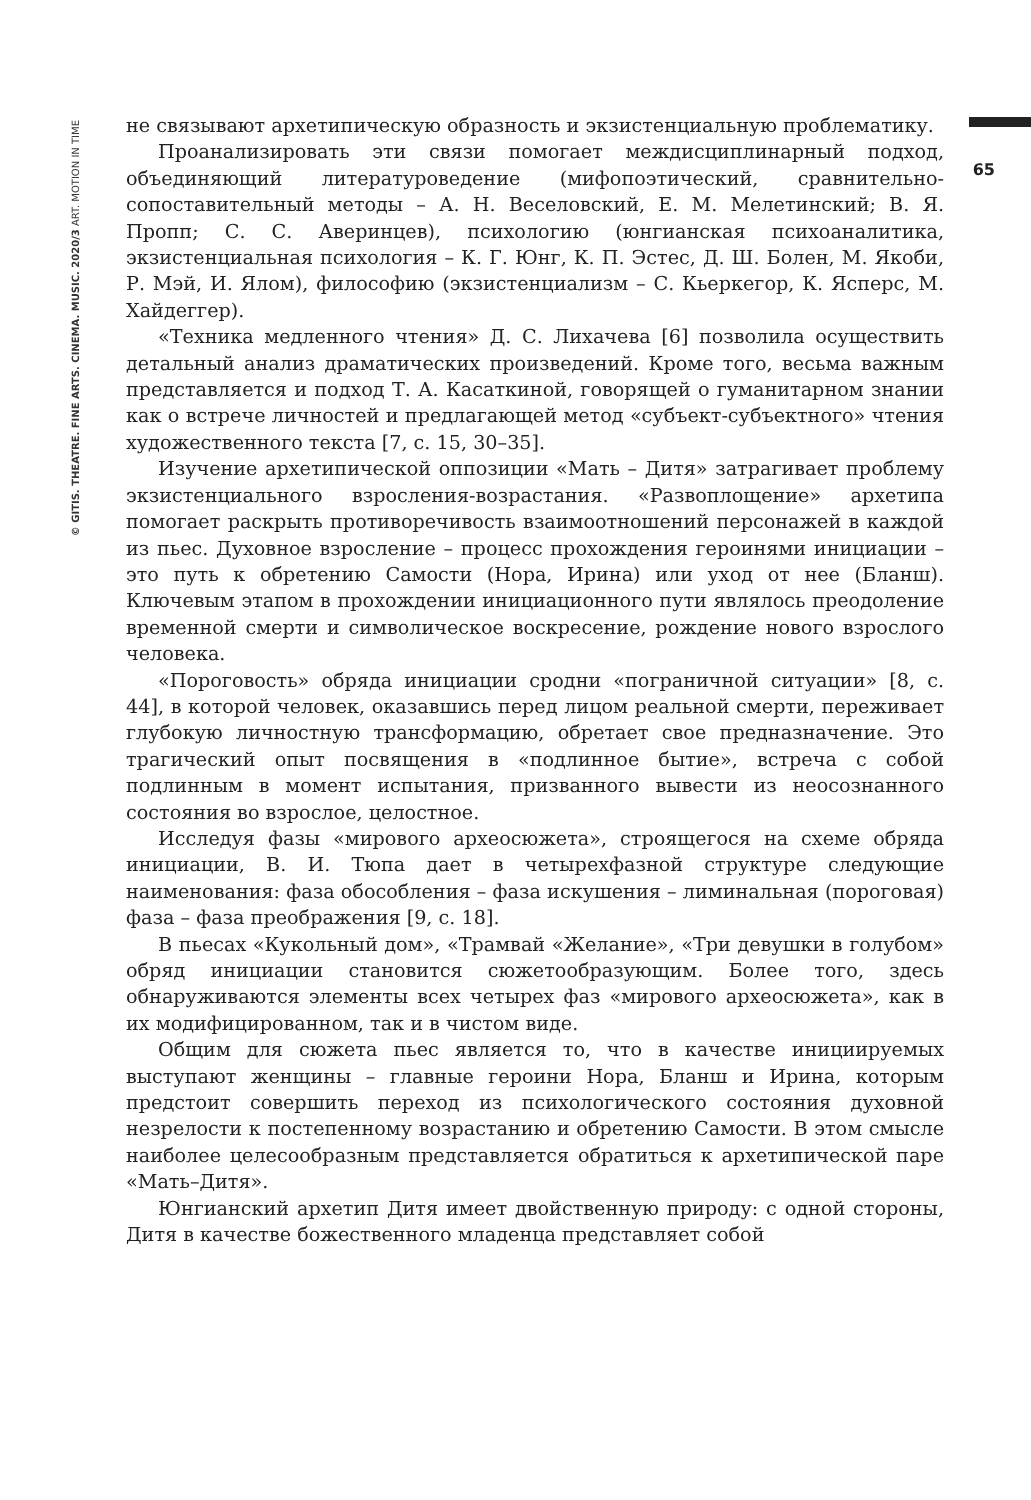© GITIS. THEATRE. FINE ARTS. CINEMA. MUSIC. 2020/3 ART. MOTION IN TIME
65
не связывают архетипическую образность и экзистенциальную проблематику.
Проанализировать эти связи помогает междисциплинарный подход, объединяющий литературоведение (мифопоэтический, сравнительно-сопоставительный методы – А. Н. Веселовский, Е. М. Мелетинский; В. Я. Пропп; С. С. Аверинцев), психологию (юнгианская психоаналитика, экзистенциальная психология – К. Г. Юнг, К. П. Эстес, Д. Ш. Болен, М. Якоби, Р. Мэй, И. Ялом), философию (экзистенциализм – С. Кьеркегор, К. Ясперс, М. Хайдеггер).
«Техника медленного чтения» Д. С. Лихачева [6] позволила осуществить детальный анализ драматических произведений. Кроме того, весьма важным представляется и подход Т. А. Касаткиной, говорящей о гуманитарном знании как о встрече личностей и предлагающей метод «субъект-субъектного» чтения художественного текста [7, с. 15, 30–35].
Изучение архетипической оппозиции «Мать – Дитя» затрагивает проблему экзистенциального взросления-возрастания. «Развоплощение» архетипа помогает раскрыть противоречивость взаимоотношений персонажей в каждой из пьес. Духовное взросление – процесс прохождения героинями инициации – это путь к обретению Самости (Нора, Ирина) или уход от нее (Бланш). Ключевым этапом в прохождении инициационного пути являлось преодоление временной смерти и символическое воскресение, рождение нового взрослого человека.
«Пороговость» обряда инициации сродни «пограничной ситуации» [8, с. 44], в которой человек, оказавшись перед лицом реальной смерти, переживает глубокую личностную трансформацию, обретает свое предназначение. Это трагический опыт посвящения в «подлинное бытие», встреча с собой подлинным в момент испытания, призванного вывести из неосознанного состояния во взрослое, целостное.
Исследуя фазы «мирового археосюжета», строящегося на схеме обряда инициации, В. И. Тюпа дает в четырехфазной структуре следующие наименования: фаза обособления – фаза искушения – лиминальная (пороговая) фаза – фаза преображения [9, с. 18].
В пьесах «Кукольный дом», «Трамвай «Желание», «Три девушки в голубом» обряд инициации становится сюжетообразующим. Более того, здесь обнаруживаются элементы всех четырех фаз «мирового археосюжета», как в их модифицированном, так и в чистом виде.
Общим для сюжета пьес является то, что в качестве инициируемых выступают женщины – главные героини Нора, Бланш и Ирина, которым предстоит совершить переход из психологического состояния духовной незрелости к постепенному возрастанию и обретению Самости. В этом смысле наиболее целесообразным представляется обратиться к архетипической паре «Мать–Дитя».
Юнгианский архетип Дитя имеет двойственную природу: с одной стороны, Дитя в качестве божественного младенца представляет собой